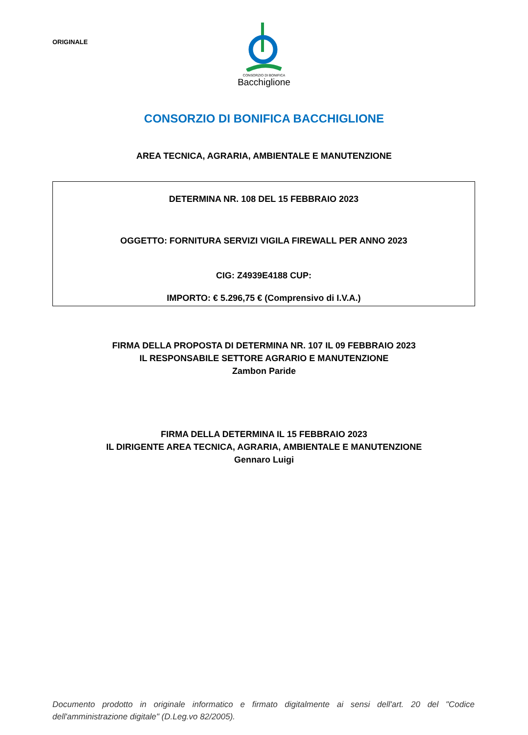ORIGINALE
CONSORZIO DI BONIFICA
Bacchiglione
CONSORZIO DI BONIFICA BACCHIGLIONE
AREA TECNICA, AGRARIA, AMBIENTALE E MANUTENZIONE
DETERMINA NR. 108 DEL 15 FEBBRAIO 2023
OGGETTO: FORNITURA SERVIZI VIGILA FIREWALL PER ANNO 2023
CIG: Z4939E4188 CUP:
IMPORTO: € 5.296,75 € (Comprensivo di I.V.A.)
FIRMA DELLA PROPOSTA DI DETERMINA NR. 107 IL 09 FEBBRAIO 2023
IL RESPONSABILE SETTORE AGRARIO E MANUTENZIONE
Zambon Paride
FIRMA DELLA DETERMINA IL 15 FEBBRAIO 2023
IL DIRIGENTE AREA TECNICA, AGRARIA, AMBIENTALE E MANUTENZIONE
Gennaro Luigi
Documento prodotto in originale informatico e firmato digitalmente ai sensi dell'art. 20 del "Codice dell'amministrazione digitale" (D.Leg.vo 82/2005).